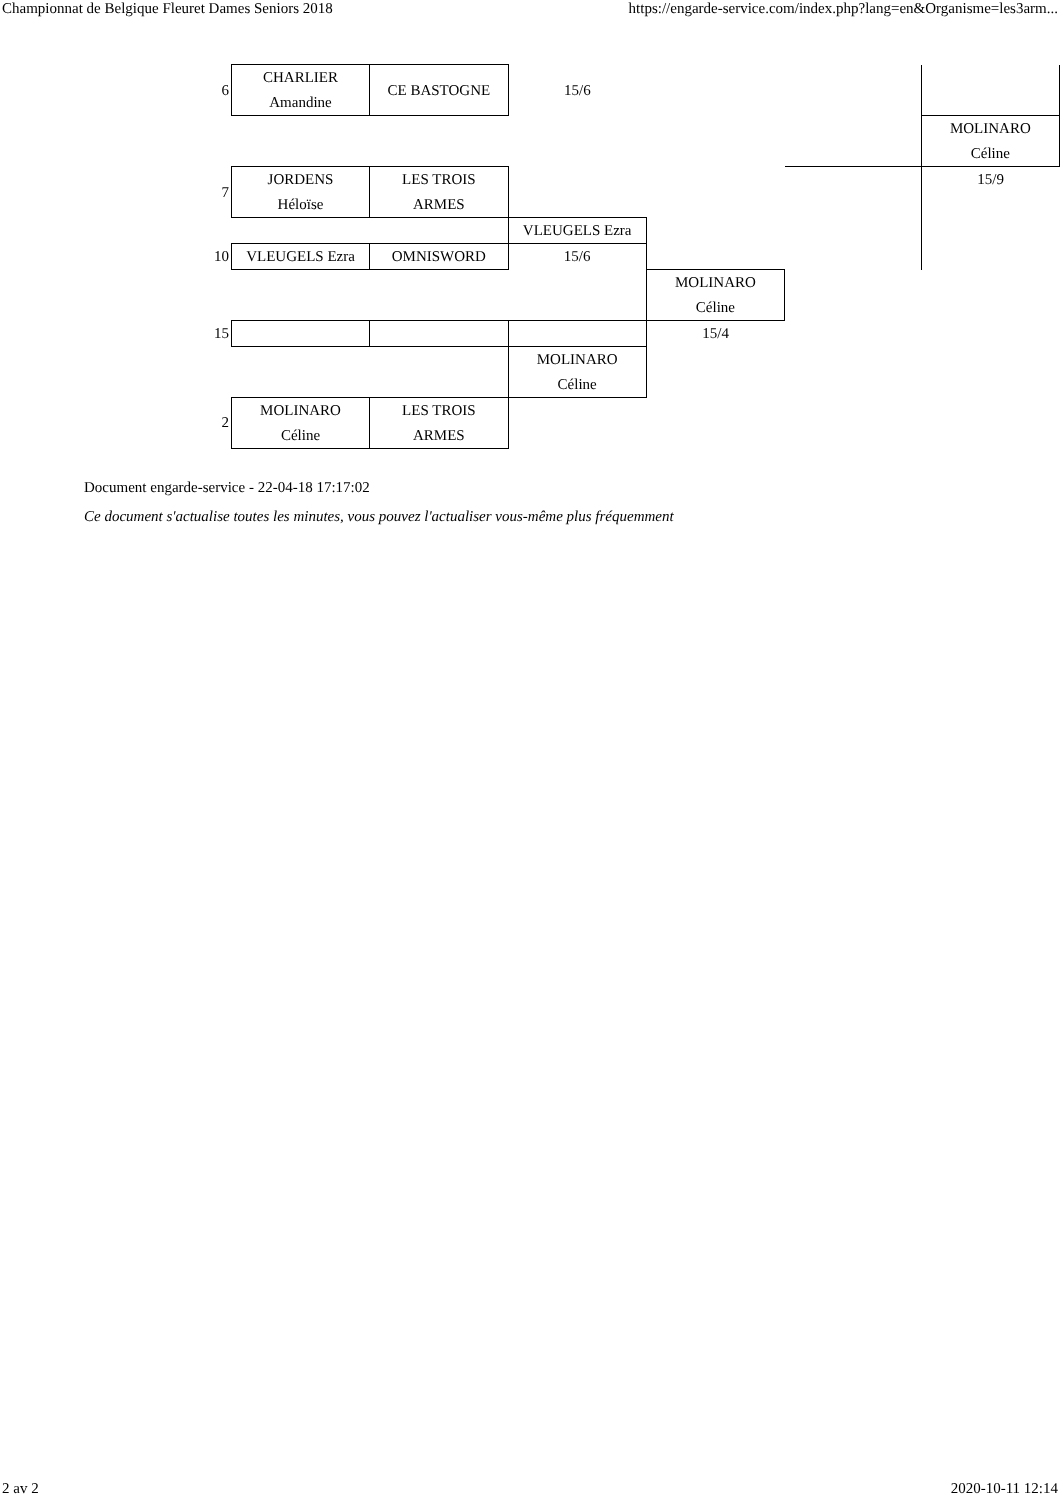Championnat de Belgique Fleuret Dames Seniors 2018 https://engarde-service.com/index.php?lang=en&Organisme=les3arm...
| 6 | CHARLIER Amandine | CE BASTOGNE | 15/6 | | | |
| | | | | | | MOLINARO Céline |
| 7 | JORDENS Héloïse | LES TROIS ARMES | | | | 15/9 |
| | | | VLEUGELS Ezra | | | |
| 10 | VLEUGELS Ezra | OMNISWORD | 15/6 | | | |
| | | | | MOLINARO Céline | | |
| 15 | | | | 15/4 | | |
| | | | MOLINARO Céline | | | |
| 2 | MOLINARO Céline | LES TROIS ARMES | | | | |
Document engarde-service - 22-04-18 17:17:02
Ce document s'actualise toutes les minutes, vous pouvez l'actualiser vous-même plus fréquemment
2 av 2 2020-10-11 12:14